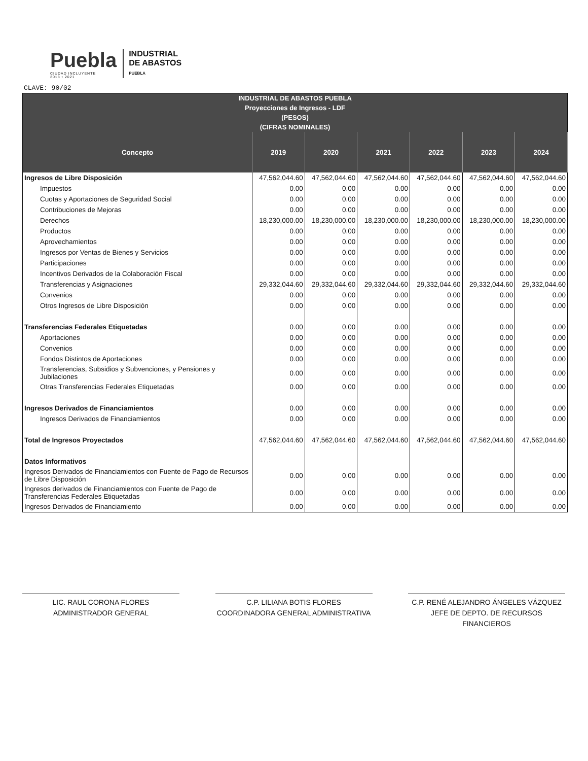Puebla
CIUDAD INCLUYENTE
2018 • 2021
INDUSTRIAL
DE ABASTOS
PUEBLA
CLAVE: 90/02
| INDUSTRIAL DE ABASTOS PUEBLA | | | | | | |
| --- | --- | --- | --- | --- | --- | --- |
| Proyecciones de Ingresos - LDF | | | | | | |
| (PESOS) | | | | | | |
| (CIFRAS NOMINALES) | | | | | | |
| Concepto | 2019 | 2020 | 2021 | 2022 | 2023 | 2024 |
| Ingresos de Libre Disposición | 47,562,044.60 | 47,562,044.60 | 47,562,044.60 | 47,562,044.60 | 47,562,044.60 | 47,562,044.60 |
| Impuestos | 0.00 | 0.00 | 0.00 | 0.00 | 0.00 | 0.00 |
| Cuotas y Aportaciones de Seguridad Social | 0.00 | 0.00 | 0.00 | 0.00 | 0.00 | 0.00 |
| Contribuciones de Mejoras | 0.00 | 0.00 | 0.00 | 0.00 | 0.00 | 0.00 |
| Derechos | 18,230,000.00 | 18,230,000.00 | 18,230,000.00 | 18,230,000.00 | 18,230,000.00 | 18,230,000.00 |
| Productos | 0.00 | 0.00 | 0.00 | 0.00 | 0.00 | 0.00 |
| Aprovechamientos | 0.00 | 0.00 | 0.00 | 0.00 | 0.00 | 0.00 |
| Ingresos por Ventas de Bienes y Servicios | 0.00 | 0.00 | 0.00 | 0.00 | 0.00 | 0.00 |
| Participaciones | 0.00 | 0.00 | 0.00 | 0.00 | 0.00 | 0.00 |
| Incentivos Derivados de la Colaboración Fiscal | 0.00 | 0.00 | 0.00 | 0.00 | 0.00 | 0.00 |
| Transferencias y Asignaciones | 29,332,044.60 | 29,332,044.60 | 29,332,044.60 | 29,332,044.60 | 29,332,044.60 | 29,332,044.60 |
| Convenios | 0.00 | 0.00 | 0.00 | 0.00 | 0.00 | 0.00 |
| Otros Ingresos de Libre Disposición | 0.00 | 0.00 | 0.00 | 0.00 | 0.00 | 0.00 |
| Transferencias Federales Etiquetadas | 0.00 | 0.00 | 0.00 | 0.00 | 0.00 | 0.00 |
| Aportaciones | 0.00 | 0.00 | 0.00 | 0.00 | 0.00 | 0.00 |
| Convenios | 0.00 | 0.00 | 0.00 | 0.00 | 0.00 | 0.00 |
| Fondos Distintos de Aportaciones | 0.00 | 0.00 | 0.00 | 0.00 | 0.00 | 0.00 |
| Transferencias, Subsidios y Subvenciones, y Pensiones y Jubilaciones | 0.00 | 0.00 | 0.00 | 0.00 | 0.00 | 0.00 |
| Otras Transferencias Federales Etiquetadas | 0.00 | 0.00 | 0.00 | 0.00 | 0.00 | 0.00 |
| Ingresos Derivados de Financiamientos | 0.00 | 0.00 | 0.00 | 0.00 | 0.00 | 0.00 |
| Ingresos Derivados de Financiamientos | 0.00 | 0.00 | 0.00 | 0.00 | 0.00 | 0.00 |
| Total de Ingresos Proyectados | 47,562,044.60 | 47,562,044.60 | 47,562,044.60 | 47,562,044.60 | 47,562,044.60 | 47,562,044.60 |
| Datos Informativos | | | | | | |
| Ingresos Derivados de Financiamientos con Fuente de Pago de Recursos de Libre Disposición | 0.00 | 0.00 | 0.00 | 0.00 | 0.00 | 0.00 |
| Ingresos derivados de Financiamientos con Fuente de Pago de Transferencias Federales Etiquetadas | 0.00 | 0.00 | 0.00 | 0.00 | 0.00 | 0.00 |
| Ingresos Derivados de Financiamiento | 0.00 | 0.00 | 0.00 | 0.00 | 0.00 | 0.00 |
LIC. RAUL CORONA FLORES
ADMINISTRADOR GENERAL
C.P. LILIANA BOTIS FLORES
COORDINADORA GENERAL ADMINISTRATIVA
C.P. RENÉ ALEJANDRO ÁNGELES VÁZQUEZ
JEFE DE DEPTO. DE RECURSOS FINANCIEROS